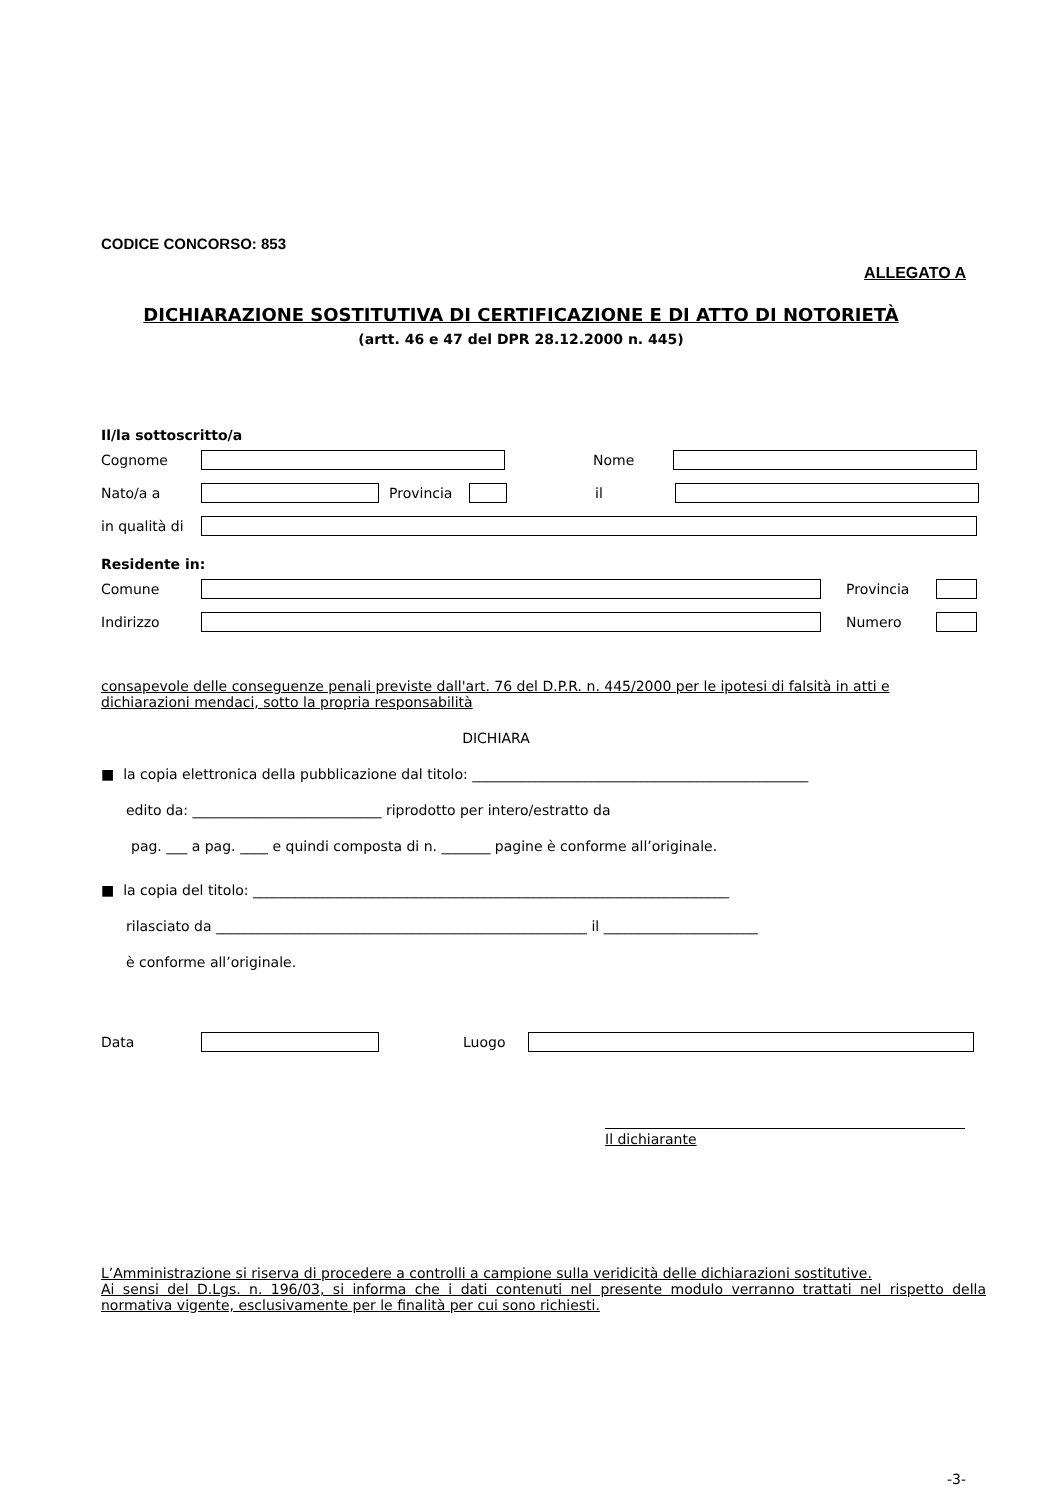CODICE CONCORSO: 853
ALLEGATO A
DICHIARAZIONE SOSTITUTIVA DI CERTIFICAZIONE E DI ATTO DI NOTORIETÀ
(artt. 46 e 47 del DPR 28.12.2000 n. 445)
Il/la sottoscritto/a
Cognome Nome
Nato/a a Provincia il
in qualità di
Residente in:
Comune Provincia
Indirizzo Numero
consapevole delle conseguenze penali previste dall'art. 76 del D.P.R. n. 445/2000 per le ipotesi di falsità in atti e dichiarazioni mendaci, sotto la propria responsabilità
DICHIARA
■ la copia elettronica della pubblicazione dal titolo: ________________________________________________
edito da: ___________________________ riprodotto per intero/estratto da
pag. ___ a pag. ____ e quindi composta di n. _______ pagine è conforme all’originale.
■ la copia del titolo: ____________________________________________________________________
rilasciato da _____________________________________________________ il ______________________
è conforme all’originale.
Data Luogo
Il dichiarante
L’Amministrazione si riserva di procedere a controlli a campione sulla veridicità delle dichiarazioni sostitutive.
Ai sensi del D.Lgs. n. 196/03, si informa che i dati contenuti nel presente modulo verranno trattati nel rispetto della normativa vigente, esclusivamente per le finalità per cui sono richiesti.
-3-